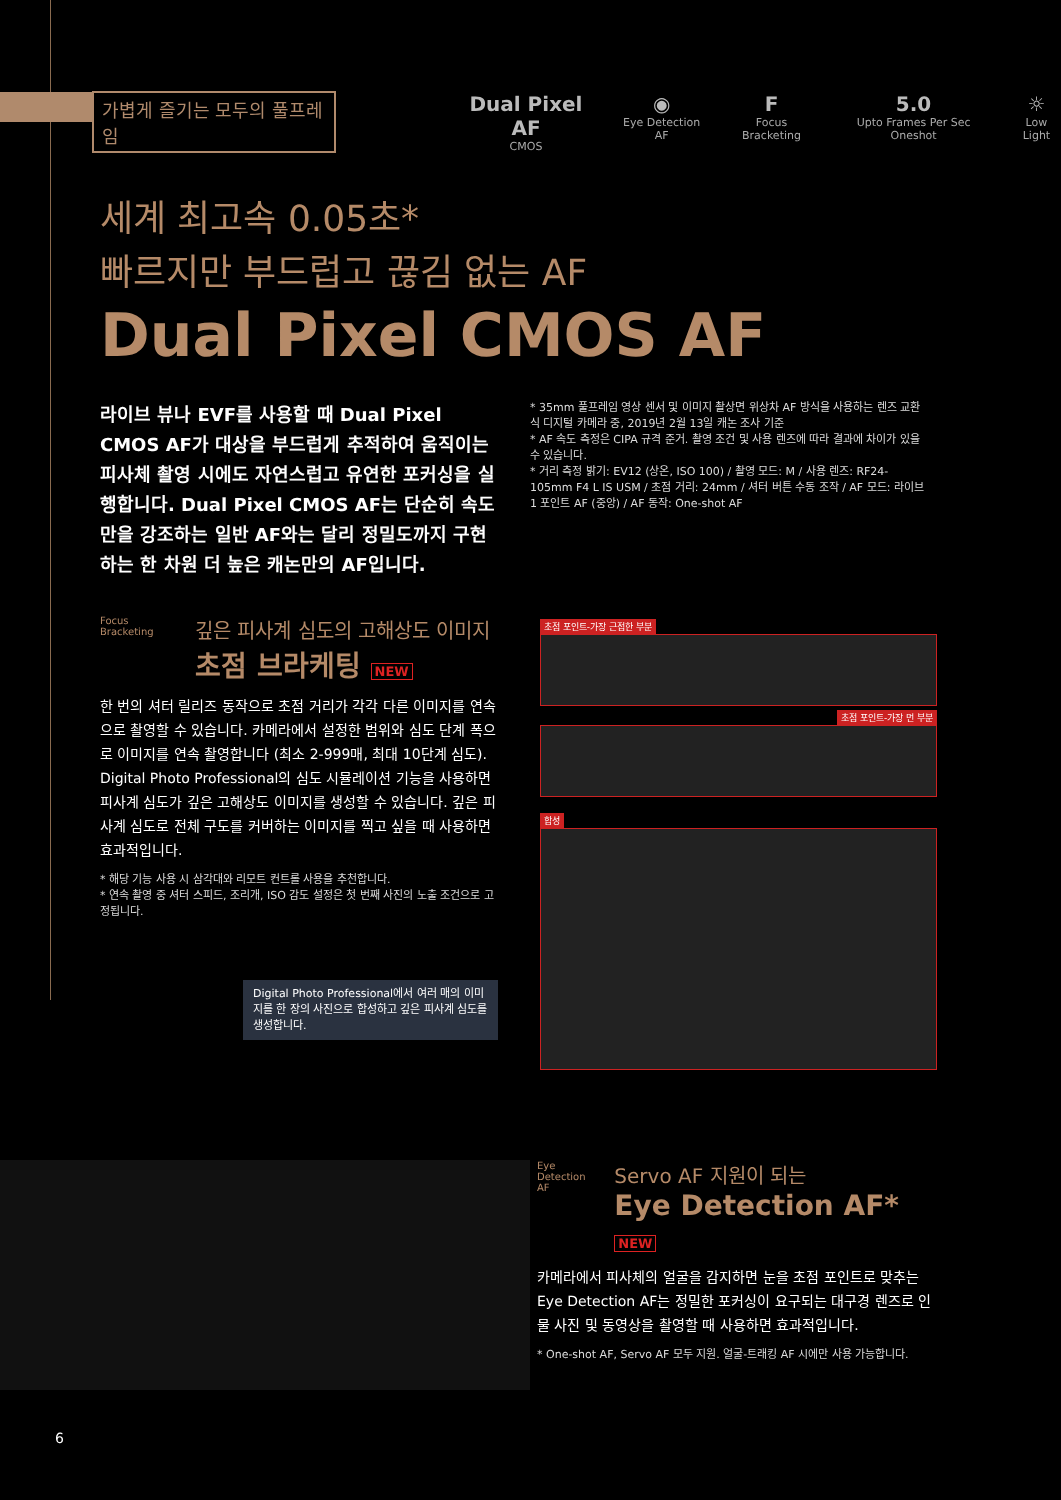가볍게 즐기는 모두의 풀프레임
Dual Pixel AF
CMOS
◉
Eye Detection AF
F
Focus Bracketing
5.0
Upto Frames Per Sec Oneshot
☼
Low Light
세계 최고속 0.05초*
빠르지만 부드럽고 끊김 없는 AF
Dual Pixel CMOS AF
라이브 뷰나 EVF를 사용할 때 Dual Pixel CMOS AF가 대상을 부드럽게 추적하여 움직이는 피사체 촬영 시에도 자연스럽고 유연한 포커싱을 실행합니다. Dual Pixel CMOS AF는 단순히 속도만을 강조하는 일반 AF와는 달리 정밀도까지 구현하는 한 차원 더 높은 캐논만의 AF입니다.
* 35mm 풀프레임 영상 센서 및 이미지 촬상면 위상차 AF 방식을 사용하는 렌즈 교환식 디지털 카메라 중, 2019년 2월 13일 캐논 조사 기준
* AF 속도 측정은 CIPA 규격 준거. 촬영 조건 및 사용 렌즈에 따라 결과에 차이가 있을 수 있습니다.
* 거리 측정 밝기: EV12 (상온, ISO 100) / 촬영 모드: M / 사용 렌즈: RF24-105mm F4 L IS USM / 초점 거리: 24mm / 셔터 버튼 수동 조작 / AF 모드: 라이브 1 포인트 AF (중앙) / AF 동작: One-shot AF
Focus Bracketing
깊은 피사계 심도의 고해상도 이미지
초점 브라케팅 NEW
한 번의 셔터 릴리즈 동작으로 초점 거리가 각각 다른 이미지를 연속으로 촬영할 수 있습니다. 카메라에서 설정한 범위와 심도 단계 폭으로 이미지를 연속 촬영합니다 (최소 2-999매, 최대 10단계 심도). Digital Photo Professional의 심도 시뮬레이션 기능을 사용하면 피사계 심도가 깊은 고해상도 이미지를 생성할 수 있습니다. 깊은 피사계 심도로 전체 구도를 커버하는 이미지를 찍고 싶을 때 사용하면 효과적입니다.
* 해당 기능 사용 시 삼각대와 리모트 컨트롤 사용을 추천합니다.
* 연속 촬영 중 셔터 스피드, 조리개, ISO 감도 설정은 첫 번째 사진의 노출 조건으로 고정됩니다.
Digital Photo Professional에서 여러 매의 이미지를 한 장의 사진으로 합성하고 깊은 피사계 심도를 생성합니다.
초점 포인트-가장 근접한 부분
초점 포인트-가장 먼 부분
합성
Eye Detection AF
Servo AF 지원이 되는
Eye Detection AF* NEW
카메라에서 피사체의 얼굴을 감지하면 눈을 초점 포인트로 맞추는 Eye Detection AF는 정밀한 포커싱이 요구되는 대구경 렌즈로 인물 사진 및 동영상을 촬영할 때 사용하면 효과적입니다.
* One-shot AF, Servo AF 모두 지원. 얼굴-트래킹 AF 시에만 사용 가능합니다.
6